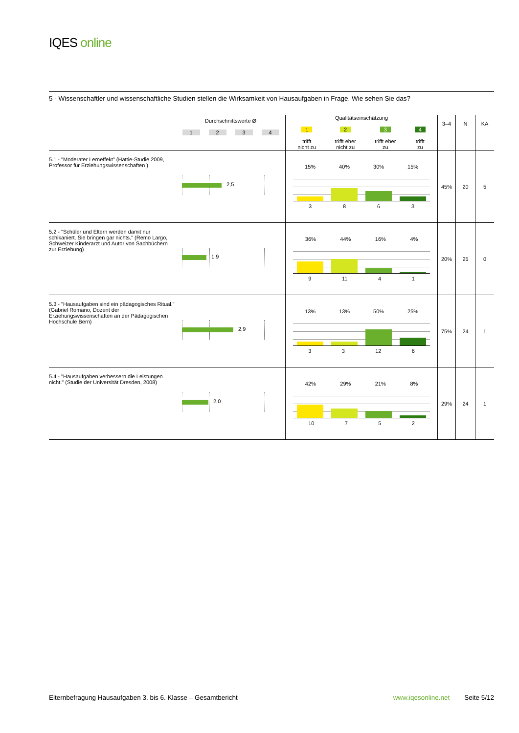IQES online
5 - Wissenschaftler und wissenschaftliche Studien stellen die Wirksamkeit von Hausaufgaben in Frage. Wie sehen Sie das?
| | Durchschnittswerte Ø 1 2 3 4 | Qualitätseinschätzung 1 trifft nicht zu 2 trifft eher nicht zu 3 trifft eher zu 4 trifft zu | 3–4 | N | KA |
| --- | --- | --- | --- | --- | --- |
| 5.1 - "Moderater Lerneffekt" (Hattie-Studie 2009, Professor für Erziehungswissenschaften ) | 2,5 | 15% 40% 30% 15% 3 8 6 3 | 45% | 20 | 5 |
| 5.2 - "Schüler und Eltern werden damit nur schikaniert. Sie bringen gar nichts." (Remo Largo, Schweizer Kinderarzt und Autor von Sachbüchern zur Erziehung) | 1,9 | 36% 44% 16% 4% 9 11 4 1 | 20% | 25 | 0 |
| 5.3 - "Hausaufgaben sind ein pädagogisches Ritual." (Gabriel Romano, Dozent der Erziehungswissenschaften an der Pädagogischen Hochschule Bern) | 2,9 | 13% 13% 50% 25% 3 3 12 6 | 75% | 24 | 1 |
| 5.4 - "Hausaufgaben verbessern die Leistungen nicht." (Studie der Universität Dresden, 2008) | 2,0 | 42% 29% 21% 8% 10 7 5 2 | 29% | 24 | 1 |
Elternbefragung Hausaufgaben 3. bis 6. Klasse – Gesamtbericht www.iqesonline.net Seite 5/12